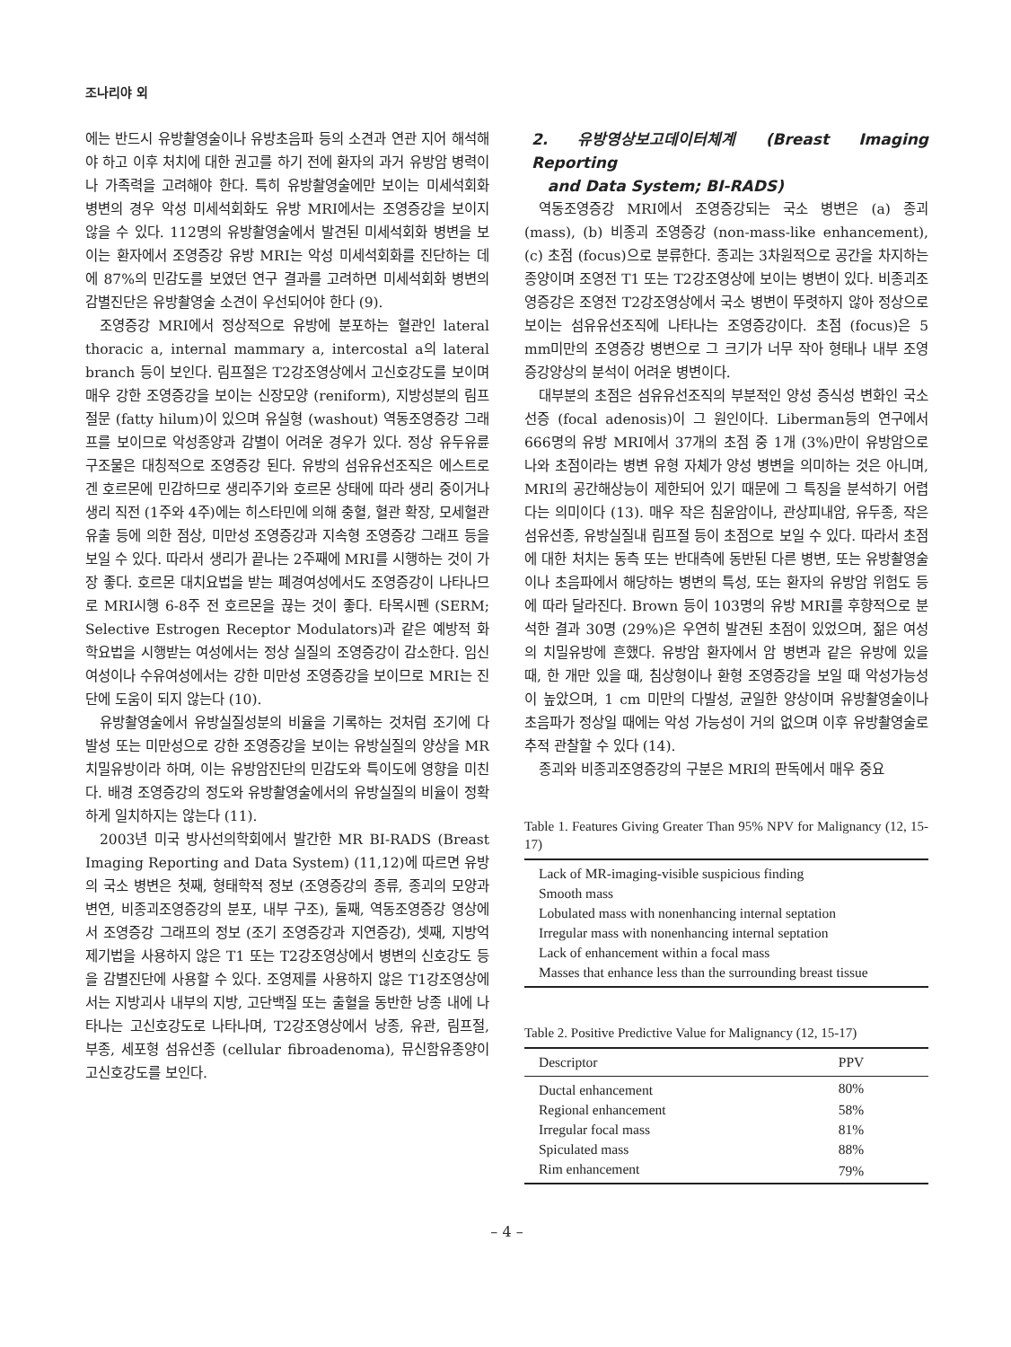조나리야 외
에는 반드시 유방촬영술이나 유방초음파 등의 소견과 연관 지어 해석해야 하고 이후 처치에 대한 권고를 하기 전에 환자의 과거 유방암 병력이나 가족력을 고려해야 한다. 특히 유방촬영술에만 보이는 미세석회화 병변의 경우 악성 미세석회화도 유방 MRI에서는 조영증강을 보이지 않을 수 있다. 112명의 유방촬영술에서 발견된 미세석회화 병변을 보이는 환자에서 조영증강 유방 MRI는 악성 미세석회화를 진단하는 데에 87%의 민감도를 보였던 연구 결과를 고려하면 미세석회화 병변의 감별진단은 유방촬영술 소견이 우선되어야 한다 (9).
조영증강 MRI에서 정상적으로 유방에 분포하는 혈관인 lateral thoracic a, internal mammary a, intercostal a의 lateral branch 등이 보인다. 림프절은 T2강조영상에서 고신호강도를 보이며 매우 강한 조영증강을 보이는 신장모양 (reniform), 지방성분의 림프절문 (fatty hilum)이 있으며 유실형 (washout) 역동조영증강 그래프를 보이므로 악성종양과 감별이 어려운 경우가 있다. 정상 유두유륜 구조물은 대칭적으로 조영증강 된다. 유방의 섬유유선조직은 에스트로겐 호르몬에 민감하므로 생리주기와 호르몬 상태에 따라 생리 중이거나 생리 직전 (1주와 4주)에는 히스타민에 의해 충혈, 혈관 확장, 모세혈관 유출 등에 의한 점상, 미만성 조영증강과 지속형 조영증강 그래프 등을 보일 수 있다. 따라서 생리가 끝나는 2주째에 MRI를 시행하는 것이 가장 좋다. 호르몬 대치요법을 받는 폐경여성에서도 조영증강이 나타나므로 MRI시행 6-8주 전 호르몬을 끊는 것이 좋다. 타목시펜 (SERM; Selective Estrogen Receptor Modulators)과 같은 예방적 화학요법을 시행받는 여성에서는 정상 실질의 조영증강이 감소한다. 임신 여성이나 수유여성에서는 강한 미만성 조영증강을 보이므로 MRI는 진단에 도움이 되지 않는다 (10).
유방촬영술에서 유방실질성분의 비율을 기록하는 것처럼 조기에 다발성 또는 미만성으로 강한 조영증강을 보이는 유방실질의 양상을 MR 치밀유방이라 하며, 이는 유방암진단의 민감도와 특이도에 영향을 미친다. 배경 조영증강의 정도와 유방촬영술에서의 유방실질의 비율이 정확하게 일치하지는 않는다 (11).
2003년 미국 방사선의학회에서 발간한 MR BI-RADS (Breast Imaging Reporting and Data System) (11,12)에 따르면 유방의 국소 병변은 첫째, 형태학적 정보 (조영증강의 종류, 종괴의 모양과 변연, 비종괴조영증강의 분포, 내부 구조), 둘째, 역동조영증강 영상에서 조영증강 그래프의 정보 (조기 조영증강과 지연증강), 셋째, 지방억제기법을 사용하지 않은 T1 또는 T2강조영상에서 병변의 신호강도 등을 감별진단에 사용할 수 있다. 조영제를 사용하지 않은 T1강조영상에서는 지방괴사 내부의 지방, 고단백질 또는 출혈을 동반한 낭종 내에 나타나는 고신호강도로 나타나며, T2강조영상에서 낭종, 유관, 림프절, 부종, 세포형 섬유선종 (cellular fibroadenoma), 뮤신함유종양이 고신호강도를 보인다.
2. 유방영상보고데이터체계 (Breast Imaging Reporting
and Data System; BI-RADS)
역동조영증강 MRI에서 조영증강되는 국소 병변은 (a) 종괴 (mass), (b) 비종괴 조영증강 (non-mass-like enhancement), (c) 초점 (focus)으로 분류한다. 종괴는 3차원적으로 공간을 차지하는 종양이며 조영전 T1 또는 T2강조영상에 보이는 병변이 있다. 비종괴조영증강은 조영전 T2강조영상에서 국소 병변이 뚜렷하지 않아 정상으로 보이는 섬유유선조직에 나타나는 조영증강이다. 초점 (focus)은 5 mm미만의 조영증강 병변으로 그 크기가 너무 작아 형태나 내부 조영증강양상의 분석이 어려운 병변이다.
대부분의 초점은 섬유유선조직의 부분적인 양성 증식성 변화인 국소선증 (focal adenosis)이 그 원인이다. Liberman등의 연구에서 666명의 유방 MRI에서 37개의 초점 중 1개 (3%)만이 유방암으로 나와 초점이라는 병변 유형 자체가 양성 병변을 의미하는 것은 아니며, MRI의 공간해상능이 제한되어 있기 때문에 그 특징을 분석하기 어렵다는 의미이다 (13). 매우 작은 침윤암이나, 관상피내암, 유두종, 작은 섬유선종, 유방실질내 림프절 등이 초점으로 보일 수 있다. 따라서 초점에 대한 처치는 동측 또는 반대측에 동반된 다른 병변, 또는 유방촬영술이나 초음파에서 해당하는 병변의 특성, 또는 환자의 유방암 위험도 등에 따라 달라진다. Brown 등이 103명의 유방 MRI를 후향적으로 분석한 결과 30명 (29%)은 우연히 발견된 초점이 있었으며, 젊은 여성의 치밀유방에 흔했다. 유방암 환자에서 암 병변과 같은 유방에 있을 때, 한 개만 있을 때, 침상형이나 환형 조영증강을 보일 때 악성가능성이 높았으며, 1 cm 미만의 다발성, 균일한 양상이며 유방촬영술이나 초음파가 정상일 때에는 악성 가능성이 거의 없으며 이후 유방촬영술로 추적 관찰할 수 있다 (14).
종괴와 비종괴조영증강의 구분은 MRI의 판독에서 매우 중요
Table 1. Features Giving Greater Than 95% NPV for Malignancy (12, 15-17)
| Lack of MR-imaging-visible suspicious finding |
| Smooth mass |
| Lobulated mass with nonenhancing internal septation |
| Irregular mass with nonenhancing internal septation |
| Lack of enhancement within a focal mass |
| Masses that enhance less than the surrounding breast tissue |
Table 2. Positive Predictive Value for Malignancy (12, 15-17)
| Descriptor | PPV |
| --- | --- |
| Ductal enhancement | 80% |
| Regional enhancement | 58% |
| Irregular focal mass | 81% |
| Spiculated mass | 88% |
| Rim enhancement | 79% |
– 4 –